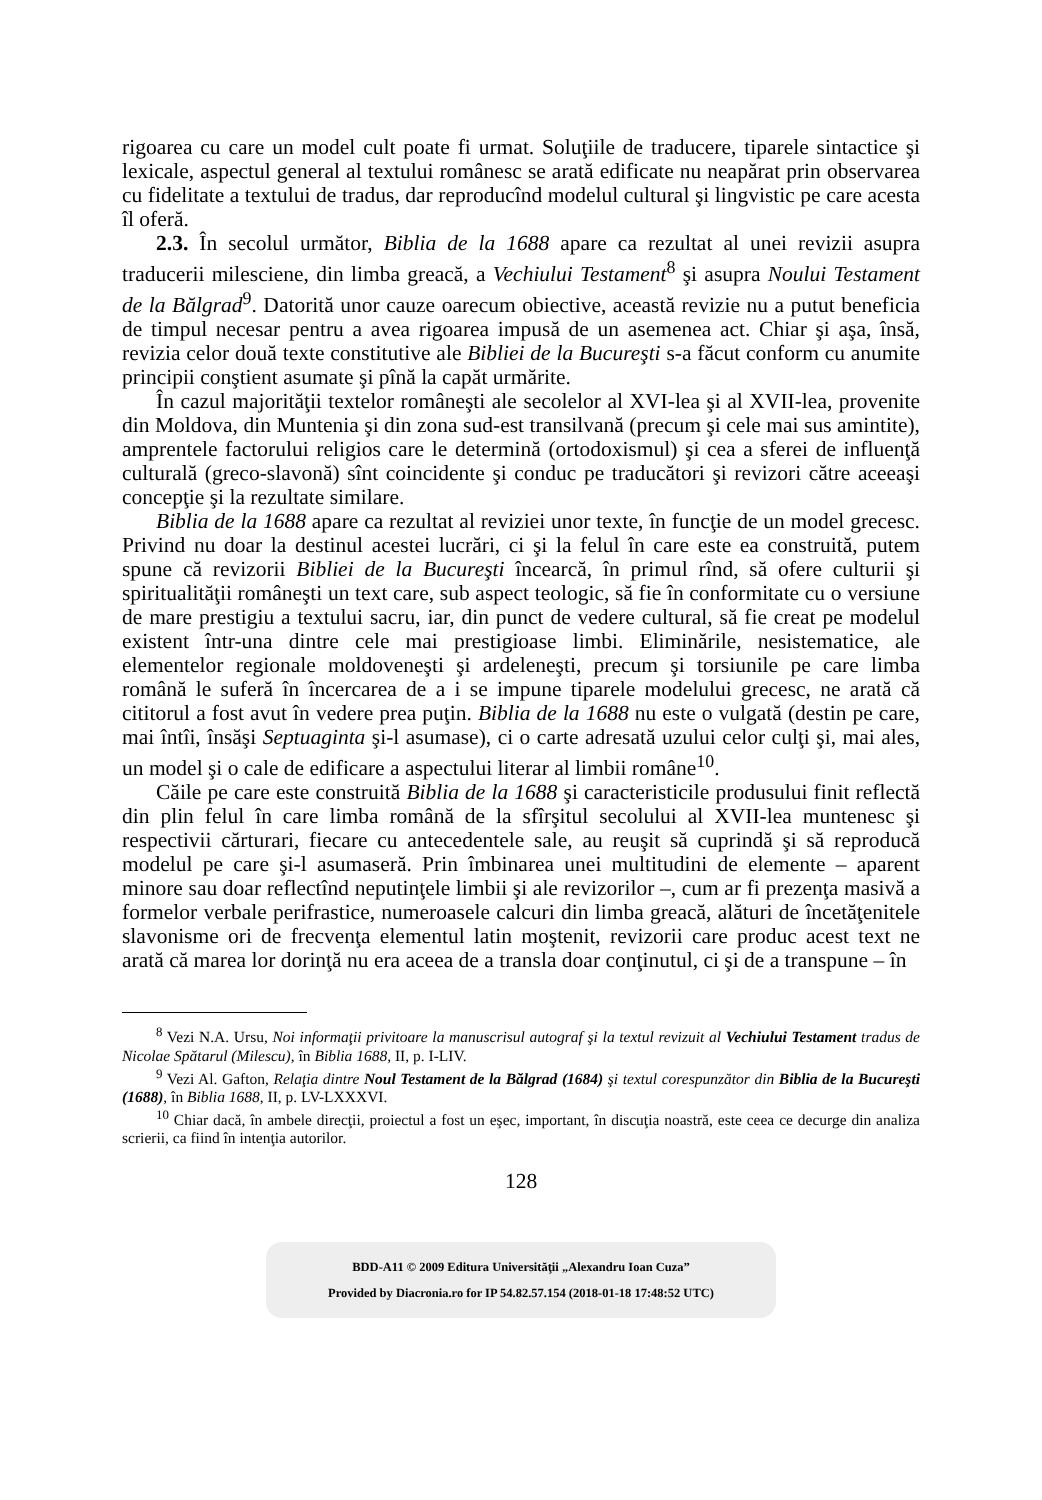rigoarea cu care un model cult poate fi urmat. Soluţiile de traducere, tiparele sintactice şi lexicale, aspectul general al textului românesc se arată edificate nu neapărat prin observarea cu fidelitate a textului de tradus, dar reproducînd modelul cultural şi lingvistic pe care acesta îl oferă.
2.3. În secolul următor, Biblia de la 1688 apare ca rezultat al unei revizii asupra traducerii milesciene, din limba greacă, a Vechiului Testament<sup>8</sup> şi asupra Noului Testament de la Bălgrad<sup>9</sup>. Datorită unor cauze oarecum obiective, această revizie nu a putut beneficia de timpul necesar pentru a avea rigoarea impusă de un asemenea act. Chiar şi aşa, însă, revizia celor două texte constitutive ale Bibliei de la Bucureşti s-a făcut conform cu anumite principii conştient asumate şi pînă la capăt urmărite.
În cazul majorităţii textelor româneşti ale secolelor al XVI-lea şi al XVII-lea, provenite din Moldova, din Muntenia şi din zona sud-est transilvană (precum şi cele mai sus amintite), amprentele factorului religios care le determină (ortodoxismul) şi cea a sferei de influenţă culturală (greco-slavonă) sînt coincidente şi conduc pe traducători şi revizori către aceeaşi concepţie şi la rezultate similare.
Biblia de la 1688 apare ca rezultat al reviziei unor texte, în funcţie de un model grecesc. Privind nu doar la destinul acestei lucrări, ci şi la felul în care este ea construită, putem spune că revizorii Bibliei de la Bucureşti încearcă, în primul rînd, să ofere culturii şi spiritualităţii româneşti un text care, sub aspect teologic, să fie în conformitate cu o versiune de mare prestigiu a textului sacru, iar, din punct de vedere cultural, să fie creat pe modelul existent într-una dintre cele mai prestigioase limbi. Eliminările, nesistematice, ale elementelor regionale moldoveneşti şi ardeleneşti, precum şi torsiunile pe care limba română le suferă în încercarea de a i se impune tiparele modelului grecesc, ne arată că cititorul a fost avut în vedere prea puţin. Biblia de la 1688 nu este o vulgată (destin pe care, mai întîi, însăşi Septuaginta şi-l asumase), ci o carte adresată uzului celor culţi şi, mai ales, un model şi o cale de edificare a aspectului literar al limbii române<sup>10</sup>.
Căile pe care este construită Biblia de la 1688 şi caracteristicile produsului finit reflectă din plin felul în care limba română de la sfîrşitul secolului al XVII-lea muntenesc şi respectivii cărturari, fiecare cu antecedentele sale, au reuşit să cuprindă şi să reproducă modelul pe care şi-l asumaseră. Prin îmbinarea unei multitudini de elemente – aparent minore sau doar reflectînd neputinţele limbii şi ale revizorilor –, cum ar fi prezenţa masivă a formelor verbale perifrastice, numeroasele calcuri din limba greacă, alături de încetăţenitele slavonisme ori de frecvenţa elementul latin moştenit, revizorii care produc acest text ne arată că marea lor dorinţă nu era aceea de a transla doar conţinutul, ci şi de a transpune – în
<sup>8</sup> Vezi N.A. Ursu, Noi informaţii privitoare la manuscrisul autograf şi la textul revizuit al Vechiului Testament tradus de Nicolae Spătarul (Milescu), în Biblia 1688, II, p. I-LIV.
<sup>9</sup> Vezi Al. Gafton, Relaţia dintre Noul Testament de la Bălgrad (1684) şi textul corespunzător din Biblia de la Bucureşti (1688), în Biblia 1688, II, p. LV-LXXXVI.
<sup>10</sup> Chiar dacă, în ambele direcţii, proiectul a fost un eşec, important, în discuţia noastră, este ceea ce decurge din analiza scrierii, ca fiind în intenţia autorilor.
128
BDD-A11 © 2009 Editura Universităţii „Alexandru Ioan Cuza”
Provided by Diacronia.ro for IP 54.82.57.154 (2018-01-18 17:48:52 UTC)